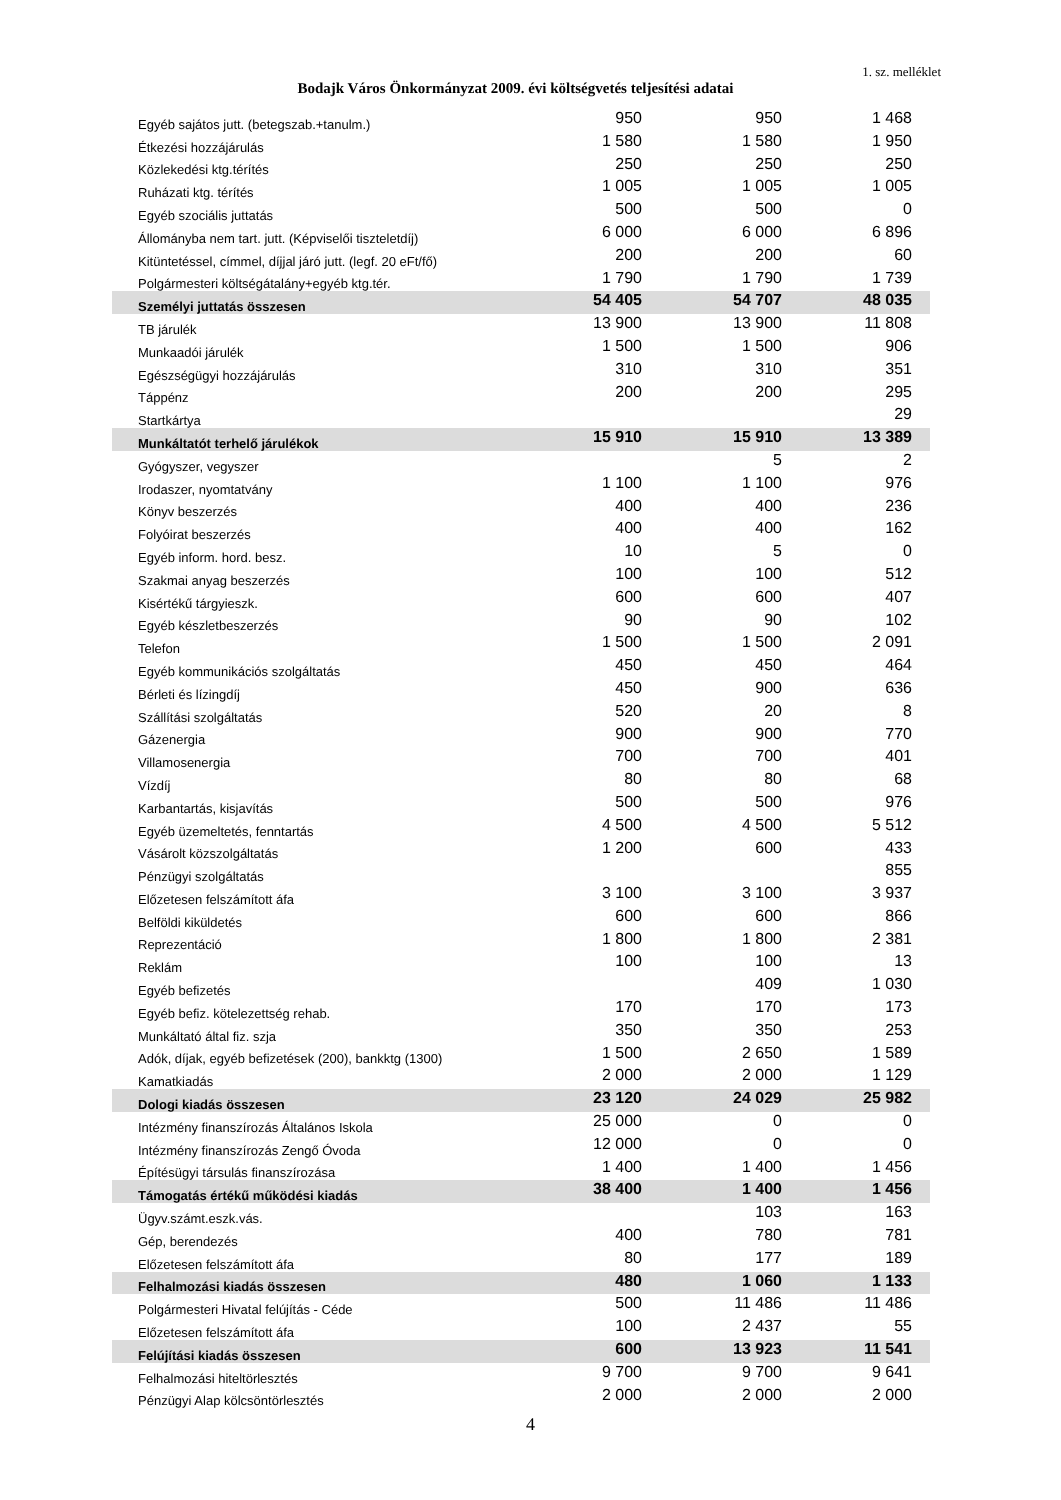1. sz. melléklet
Bodajk Város Önkormányzat 2009. évi költségvetés teljesítési adatai
| Egyéb sajátos jutt. (betegszab.+tanulm.) | 950 | 950 | 1 468 | |
| Étkezési hozzájárulás | 1 580 | 1 580 | 1 950 | |
| Közlekedési ktg.térítés | 250 | 250 | 250 | |
| Ruházati ktg. térítés | 1 005 | 1 005 | 1 005 | |
| Egyéb szociális juttatás | 500 | 500 | 0 | |
| Állományba nem tart. jutt. (Képviselői tiszteletdíj) | 6 000 | 6 000 | 6 896 | |
| Kitüntetéssel, címmel, díjjal járó jutt. (legf. 20 eFt/fő) | 200 | 200 | 60 | |
| Polgármesteri költségátalány+egyéb ktg.tér. | 1 790 | 1 790 | 1 739 | |
| Személyi juttatás összesen | 54 405 | 54 707 | 48 035 | |
| TB járulék | 13 900 | 13 900 | 11 808 | |
| Munkaadói járulék | 1 500 | 1 500 | 906 | |
| Egészségügyi hozzájárulás | 310 | 310 | 351 | |
| Táppénz | 200 | 200 | 295 | |
| Startkártya | | | 29 | |
| Munkáltatót terhelő járulékok | 15 910 | 15 910 | 13 389 | |
| Gyógyszer, vegyszer | | 5 | 2 | |
| Irodaszer, nyomtatvány | 1 100 | 1 100 | 976 | |
| Könyv beszerzés | 400 | 400 | 236 | |
| Folyóirat beszerzés | 400 | 400 | 162 | |
| Egyéb inform. hord. besz. | 10 | 5 | 0 | |
| Szakmai anyag beszerzés | 100 | 100 | 512 | |
| Kisértékű tárgyieszk. | 600 | 600 | 407 | |
| Egyéb készletbeszerzés | 90 | 90 | 102 | |
| Telefon | 1 500 | 1 500 | 2 091 | |
| Egyéb kommunikációs szolgáltatás | 450 | 450 | 464 | |
| Bérleti és lízingdíj | 450 | 900 | 636 | |
| Szállítási szolgáltatás | 520 | 20 | 8 | |
| Gázenergia | 900 | 900 | 770 | |
| Villamosenergia | 700 | 700 | 401 | |
| Vízdíj | 80 | 80 | 68 | |
| Karbantartás, kisjavítás | 500 | 500 | 976 | |
| Egyéb üzemeltetés, fenntartás | 4 500 | 4 500 | 5 512 | |
| Vásárolt közszolgáltatás | 1 200 | 600 | 433 | |
| Pénzügyi szolgáltatás | | | 855 | |
| Előzetesen felszámított áfa | 3 100 | 3 100 | 3 937 | |
| Belföldi kiküldetés | 600 | 600 | 866 | |
| Reprezentáció | 1 800 | 1 800 | 2 381 | |
| Reklám | 100 | 100 | 13 | |
| Egyéb befizetés | | 409 | 1 030 | |
| Egyéb befiz. kötelezettség rehab. | 170 | 170 | 173 | |
| Munkáltató által fiz. szja | 350 | 350 | 253 | |
| Adók, díjak, egyéb befizetések (200), bankktg (1300) | 1 500 | 2 650 | 1 589 | |
| Kamatkiadás | 2 000 | 2 000 | 1 129 | |
| Dologi kiadás összesen | 23 120 | 24 029 | 25 982 | |
| Intézmény finanszírozás Általános Iskola | 25 000 | 0 | 0 | |
| Intézmény finanszírozás Zengő Óvoda | 12 000 | 0 | 0 | |
| Építésügyi társulás finanszírozása | 1 400 | 1 400 | 1 456 | |
| Támogatás értékű működési kiadás | 38 400 | 1 400 | 1 456 | |
| Ügyv.számt.eszk.vás. | | 103 | 163 | |
| Gép, berendezés | 400 | 780 | 781 | |
| Előzetesen felszámított áfa | 80 | 177 | 189 | |
| Felhalmozási kiadás összesen | 480 | 1 060 | 1 133 | |
| Polgármesteri Hivatal felújítás - Céde | 500 | 11 486 | 11 486 | |
| Előzetesen felszámított áfa | 100 | 2 437 | 55 | |
| Felújítási kiadás összesen | 600 | 13 923 | 11 541 | |
| Felhalmozási hiteltörlesztés | 9 700 | 9 700 | 9 641 | |
| Pénzügyi Alap kölcsöntörlesztés | 2 000 | 2 000 | 2 000 | |
4